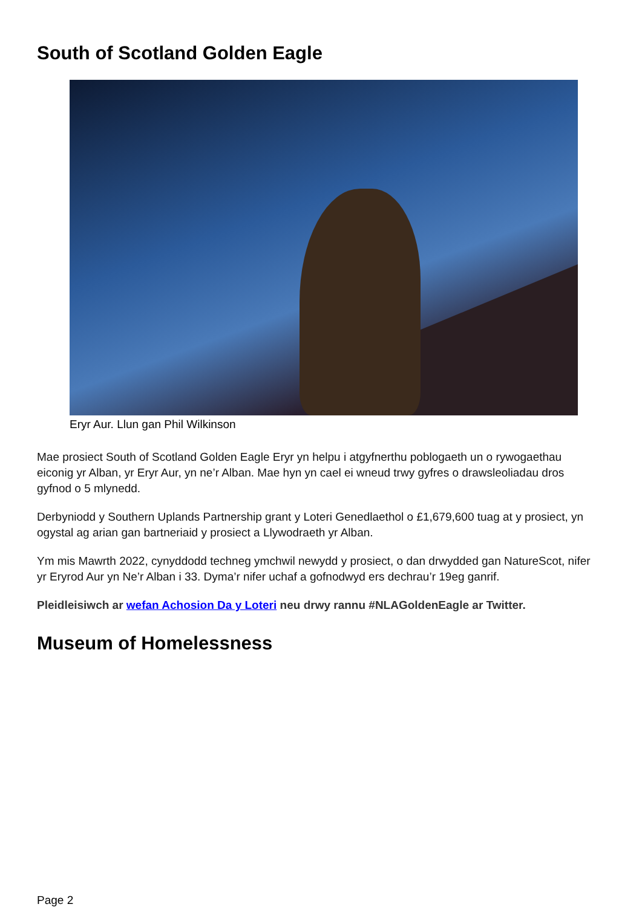South of Scotland Golden Eagle
Eryr Aur. Llun gan Phil Wilkinson
Mae prosiect South of Scotland Golden Eagle Eryr yn helpu i atgyfnerthu poblogaeth un o rywogaethau eiconig yr Alban, yr Eryr Aur, yn ne’r Alban. Mae hyn yn cael ei wneud trwy gyfres o drawsleoliadau dros gyfnod o 5 mlynedd.
Derbyniodd y Southern Uplands Partnership grant y Loteri Genedlaethol o £1,679,600 tuag at y prosiect, yn ogystal ag arian gan bartneriaid y prosiect a Llywodraeth yr Alban.
Ym mis Mawrth 2022, cynyddodd techneg ymchwil newydd y prosiect, o dan drwydded gan NatureScot, nifer yr Eryrod Aur yn Ne’r Alban i 33. Dyma’r nifer uchaf a gofnodwyd ers dechrau’r 19eg ganrif.
Pleidleisiwch ar wefan Achosion Da y Loteri neu drwy rannu #NLAGoldenEagle ar Twitter.
Museum of Homelessness
Page 2